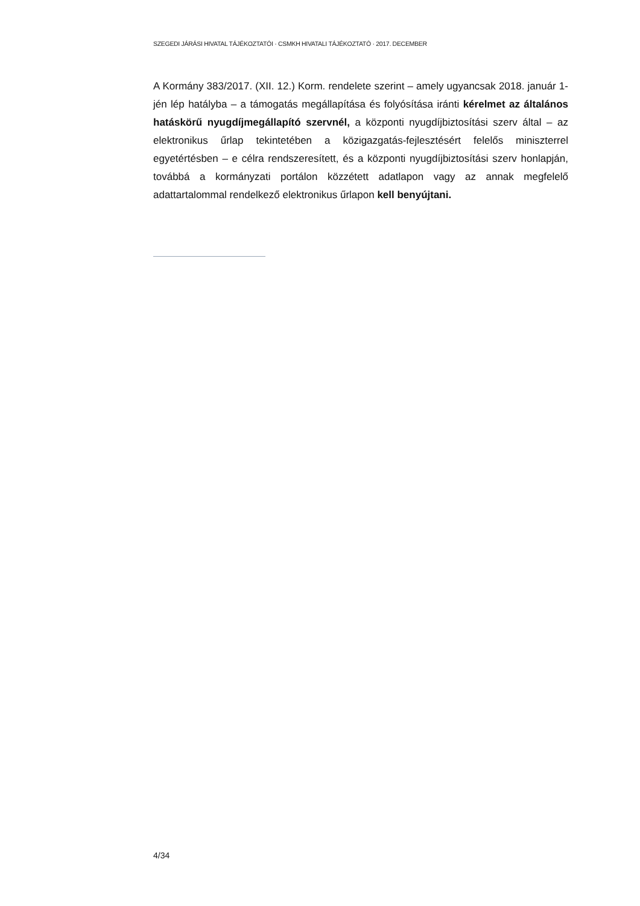SZEGEDI JÁRÁSI HIVATAL TÁJÉKOZTATÓI · CSMKH HIVATALI TÁJÉKOZTATÓ · 2017. DECEMBER
A Kormány 383/2017. (XII. 12.) Korm. rendelete szerint – amely ugyancsak 2018. január 1-jén lép hatályba – a támogatás megállapítása és folyósítása iránti kérelmet az általános hatáskörű nyugdíjmegállapító szervnél, a központi nyugdíjbiztosítási szerv által – az elektronikus űrlap tekintetében a közigazgatás-fejlesztésért felelős miniszterrel egyetértésben – e célra rendszeresített, és a központi nyugdíjbiztosítási szerv honlapján, továbbá a kormányzati portálon közzétett adatlapon vagy az annak megfelelő adattartalommal rendelkező elektronikus űrlapon kell benyújtani.
4/34